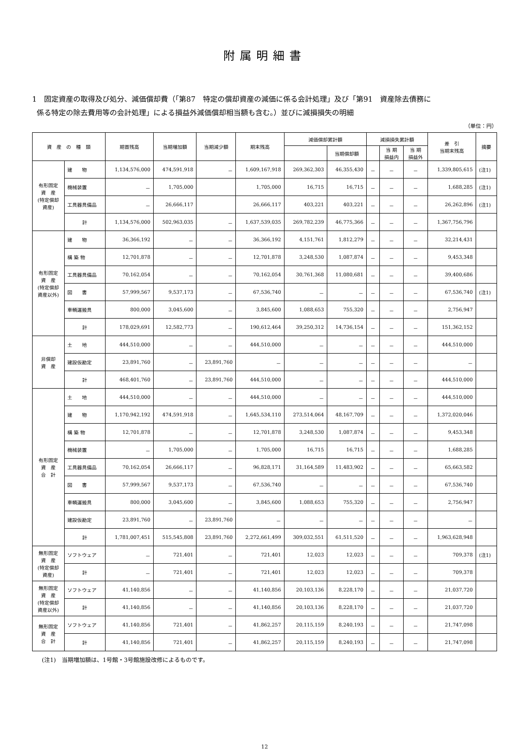附属明細書
1　固定資産の取得及び処分、減価償却費（「第87　特定の償却資産の減価に係る会計処理」及び「第91　資産除去債務に
係る特定の除去費用等の会計処理」による損益外減価償却相当額も含む。）並びに減損損失の明細
（単位：円）
| 資 産 の 種 類 | | 期首残高 | 当期増加額 | 当期減少額 | 期末残高 | 減価償却累計額 | | 減損損失累計額 | | | 差 引 当期末残高 | 摘要 |
| --- | --- | --- | --- | --- | --- | --- | --- | --- | --- | --- | --- | --- |
| | | | | | | | 当期償却額 | | 当 期 損益内 | 当 期 損益外 | | |
| 有形固定 資 産 (特定償却 資産) | 建 物 | 1,134,576,000 | 474,591,918 | － | 1,609,167,918 | 269,362,303 | 46,355,430 | － | － | － | 1,339,805,615 | (注1) |
| | 機械装置 | － | 1,705,000 | | 1,705,000 | 16,715 | 16,715 | － | － | － | 1,688,285 | (注1) |
| | 工具器具備品 | － | 26,666,117 | | 26,666,117 | 403,221 | 403,221 | － | － | － | 26,262,896 | (注1) |
| | 計 | 1,134,576,000 | 502,963,035 | － | 1,637,539,035 | 269,782,239 | 46,775,366 | － | － | － | 1,367,756,796 | |
| 有形固定 資 産 (特定償却 資産以外) | 建 物 | 36,366,192 | － | － | 36,366,192 | 4,151,761 | 1,812,279 | － | － | － | 32,214,431 | |
| | 構 築 物 | 12,701,878 | － | － | 12,701,878 | 3,248,530 | 1,087,874 | － | － | － | 9,453,348 | |
| | 工具器具備品 | 70,162,054 | － | － | 70,162,054 | 30,761,368 | 11,080,681 | － | － | － | 39,400,686 | |
| | 図 書 | 57,999,567 | 9,537,173 | － | 67,536,740 | － | － | － | － | － | 67,536,740 | (注1) |
| | 車輌運搬具 | 800,000 | 3,045,600 | － | 3,845,600 | 1,088,653 | 755,320 | － | － | － | 2,756,947 | |
| | 計 | 178,029,691 | 12,582,773 | － | 190,612,464 | 39,250,312 | 14,736,154 | － | － | － | 151,362,152 | |
| 非償却 資 産 | 土 地 | 444,510,000 | － | － | 444,510,000 | － | － | － | － | － | 444,510,000 | |
| | 建設仮勘定 | 23,891,760 | － | 23,891,760 | － | － | － | － | － | － | － | |
| | 計 | 468,401,760 | － | 23,891,760 | 444,510,000 | － | － | － | － | － | 444,510,000 | |
| 有形固定 資 産 合 計 | 土 地 | 444,510,000 | － | － | 444,510,000 | － | － | － | － | － | 444,510,000 | |
| | 建 物 | 1,170,942,192 | 474,591,918 | － | 1,645,534,110 | 273,514,064 | 48,167,709 | － | － | － | 1,372,020,046 | |
| | 構 築 物 | 12,701,878 | － | － | 12,701,878 | 3,248,530 | 1,087,874 | － | － | － | 9,453,348 | |
| | 機械装置 | － | 1,705,000 | － | 1,705,000 | 16,715 | 16,715 | － | － | － | 1,688,285 | |
| | 工具器具備品 | 70,162,054 | 26,666,117 | － | 96,828,171 | 31,164,589 | 11,483,902 | － | － | － | 65,663,582 | |
| | 図 書 | 57,999,567 | 9,537,173 | － | 67,536,740 | － | － | － | － | － | 67,536,740 | |
| | 車輌運搬具 | 800,000 | 3,045,600 | － | 3,845,600 | 1,088,653 | 755,320 | － | － | － | 2,756,947 | |
| | 建設仮勘定 | 23,891,760 | － | 23,891,760 | － | － | － | － | － | － | － | |
| | 計 | 1,781,007,451 | 515,545,808 | 23,891,760 | 2,272,661,499 | 309,032,551 | 61,511,520 | － | － | － | 1,963,628,948 | |
| 無形固定 資 産 (特定償却 資産) | ソフトウェア | － | 721,401 | － | 721,401 | 12,023 | 12,023 | － | － | － | 709,378 | (注1) |
| | 計 | － | 721,401 | － | 721,401 | 12,023 | 12,023 | － | － | － | 709,378 | |
| 無形固定 資 産 (特定償却 資産以外) | ソフトウェア | 41,140,856 | － | － | 41,140,856 | 20,103,136 | 8,228,170 | － | － | － | 21,037,720 | |
| | 計 | 41,140,856 | － | － | 41,140,856 | 20,103,136 | 8,228,170 | － | － | － | 21,037,720 | |
| 無形固定 資 産 合 計 | ソフトウェア | 41,140,856 | 721,401 | － | 41,862,257 | 20,115,159 | 8,240,193 | － | － | － | 21,747,098 | |
| | 計 | 41,140,856 | 721,401 | － | 41,862,257 | 20,115,159 | 8,240,193 | － | － | － | 21,747,098 | |
(注1)　当期増加額は、1号館・3号館施設改修によるものです。
12